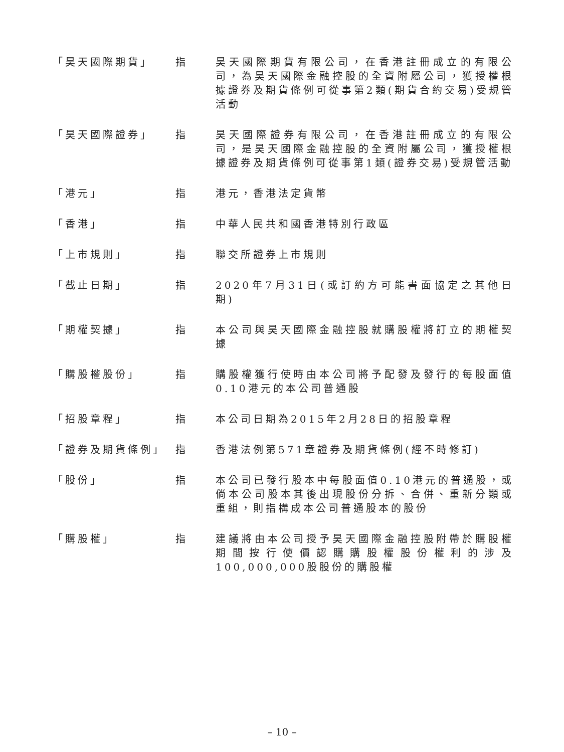「昊天國際期貨」 指 昊天國際期貨有限公司，在香港註冊成立的有限公司，為昊天國際金融控股的全資附屬公司，獲授權根據證券及期貨條例可從事第2類(期貨合約交易)受規管活動
「昊天國際證券」 指 昊天國際證券有限公司，在香港註冊成立的有限公司，是昊天國際金融控股的全資附屬公司，獲授權根據證券及期貨條例可從事第1類(證券交易)受規管活動
「港元」 指 港元，香港法定貨幣
「香港」 指 中華人民共和國香港特別行政區
「上市規則」 指 聯交所證券上市規則
「截止日期」 指 2020年7月31日(或訂約方可能書面協定之其他日期)
「期權契據」 指 本公司與昊天國際金融控股就購股權將訂立的期權契據
「購股權股份」 指 購股權獲行使時由本公司將予配發及發行的每股面值0.10港元的本公司普通股
「招股章程」 指 本公司日期為2015年2月28日的招股章程
「證券及期貨條例」 指 香港法例第571章證券及期貨條例(經不時修訂)
「股份」 指 本公司已發行股本中每股面值0.10港元的普通股，或倘本公司股本其後出現股份分拆、合併、重新分類或重組，則指構成本公司普通股本的股份
「購股權」 指 建議將由本公司授予昊天國際金融控股附帶於購股權期間按行使價認購購股權股份權利的涉及100,000,000股股份的購股權
– 10 –